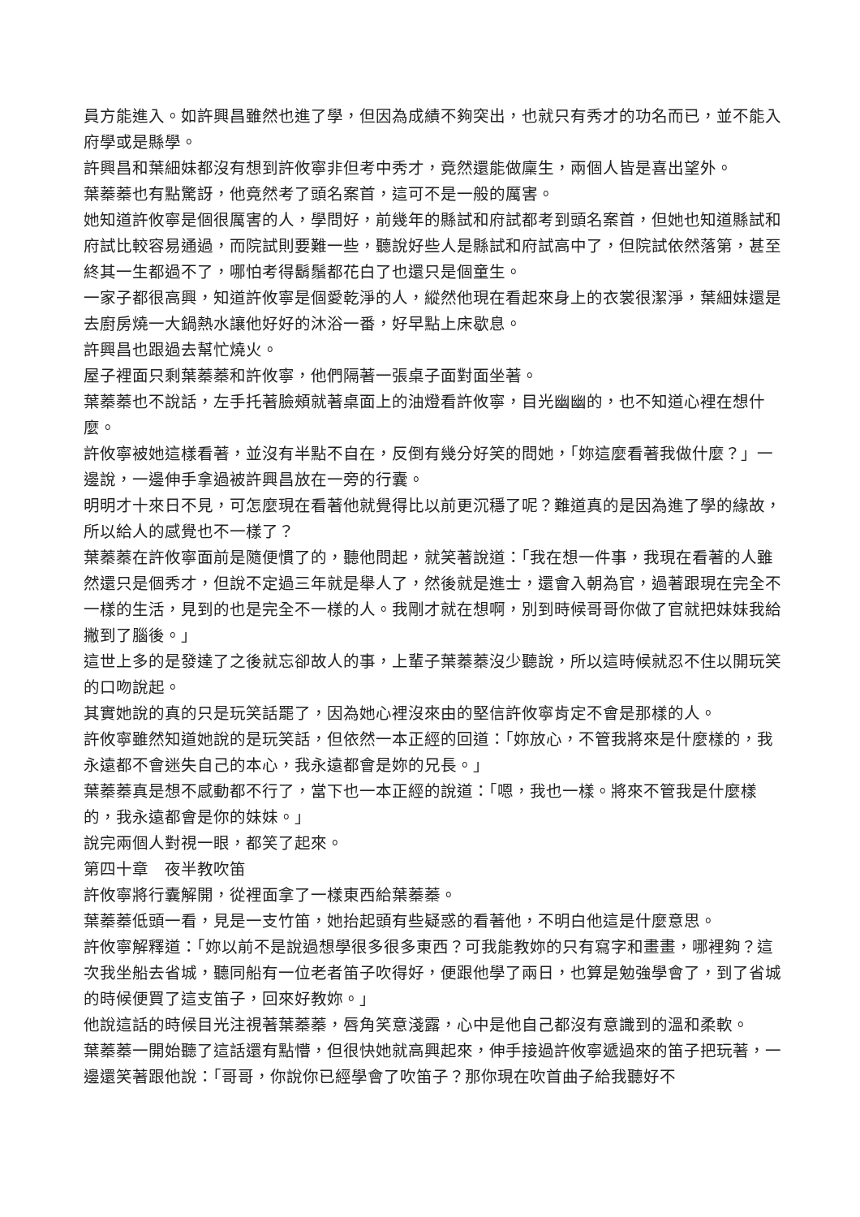員方能進入。如許興昌雖然也進了學，但因為成績不夠突出，也就只有秀才的功名而已，並不能入府學或是縣學。
許興昌和葉細妹都沒有想到許攸寧非但考中秀才，竟然還能做廩生，兩個人皆是喜出望外。
葉蓁蓁也有點驚訝，他竟然考了頭名案首，這可不是一般的厲害。
她知道許攸寧是個很厲害的人，學問好，前幾年的縣試和府試都考到頭名案首，但她也知道縣試和府試比較容易通過，而院試則要難一些，聽說好些人是縣試和府試高中了，但院試依然落第，甚至終其一生都過不了，哪怕考得鬍鬚都花白了也還只是個童生。
一家子都很高興，知道許攸寧是個愛乾淨的人，縱然他現在看起來身上的衣裳很潔淨，葉細妹還是去廚房燒一大鍋熱水讓他好好的沐浴一番，好早點上床歇息。
許興昌也跟過去幫忙燒火。
屋子裡面只剩葉蓁蓁和許攸寧，他們隔著一張桌子面對面坐著。
葉蓁蓁也不說話，左手托著臉頰就著桌面上的油燈看許攸寧，目光幽幽的，也不知道心裡在想什麼。
許攸寧被她這樣看著，並沒有半點不自在，反倒有幾分好笑的問她，「妳這麼看著我做什麼？」一邊說，一邊伸手拿過被許興昌放在一旁的行囊。
明明才十來日不見，可怎麼現在看著他就覺得比以前更沉穩了呢？難道真的是因為進了學的緣故，所以給人的感覺也不一樣了？
葉蓁蓁在許攸寧面前是隨便慣了的，聽他問起，就笑著說道：「我在想一件事，我現在看著的人雖然還只是個秀才，但說不定過三年就是舉人了，然後就是進士，還會入朝為官，過著跟現在完全不一樣的生活，見到的也是完全不一樣的人。我剛才就在想啊，別到時候哥哥你做了官就把妹妹我給撇到了腦後。」
這世上多的是發達了之後就忘卻故人的事，上輩子葉蓁蓁沒少聽說，所以這時候就忍不住以開玩笑的口吻說起。
其實她說的真的只是玩笑話罷了，因為她心裡沒來由的堅信許攸寧肯定不會是那樣的人。
許攸寧雖然知道她說的是玩笑話，但依然一本正經的回道：「妳放心，不管我將來是什麼樣的，我永遠都不會迷失自己的本心，我永遠都會是妳的兄長。」
葉蓁蓁真是想不感動都不行了，當下也一本正經的說道：「嗯，我也一樣。將來不管我是什麼樣的，我永遠都會是你的妹妹。」
說完兩個人對視一眼，都笑了起來。
第四十章　夜半教吹笛
許攸寧將行囊解開，從裡面拿了一樣東西給葉蓁蓁。
葉蓁蓁低頭一看，見是一支竹笛，她抬起頭有些疑惑的看著他，不明白他這是什麼意思。
許攸寧解釋道：「妳以前不是說過想學很多很多東西？可我能教妳的只有寫字和畫畫，哪裡夠？這次我坐船去省城，聽同船有一位老者笛子吹得好，便跟他學了兩日，也算是勉強學會了，到了省城的時候便買了這支笛子，回來好教妳。」
他說這話的時候目光注視著葉蓁蓁，唇角笑意淺露，心中是他自己都沒有意識到的溫和柔軟。
葉蓁蓁一開始聽了這話還有點懵，但很快她就高興起來，伸手接過許攸寧遞過來的笛子把玩著，一邊還笑著跟他說：「哥哥，你說你已經學會了吹笛子？那你現在吹首曲子給我聽好不